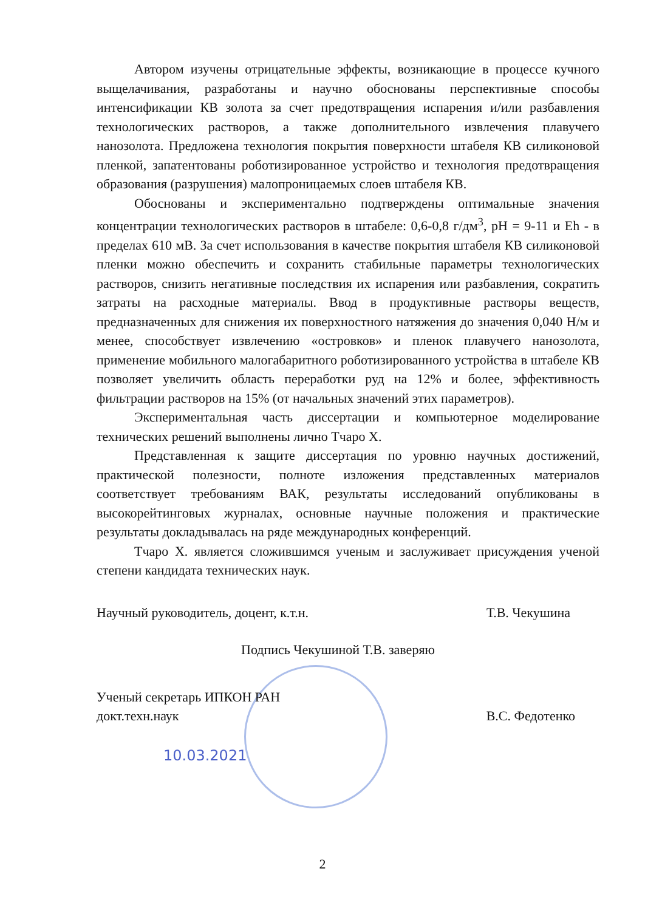Автором изучены отрицательные эффекты, возникающие в процессе кучного выщелачивания, разработаны и научно обоснованы перспективные способы интенсификации КВ золота за счет предотвращения испарения и/или разбавления технологических растворов, а также дополнительного извлечения плавучего нанозолота. Предложена технология покрытия поверхности штабеля КВ силиконовой пленкой, запатентованы роботизированное устройство и технология предотвращения образования (разрушения) малопроницаемых слоев штабеля КВ.
Обоснованы и экспериментально подтверждены оптимальные значения концентрации технологических растворов в штабеле: 0,6-0,8 г/дм<sup>3</sup>, pH = 9-11 и Eh - в пределах 610 мВ. За счет использования в качестве покрытия штабеля КВ силиконовой пленки можно обеспечить и сохранить стабильные параметры технологических растворов, снизить негативные последствия их испарения или разбавления, сократить затраты на расходные материалы. Ввод в продуктивные растворы веществ, предназначенных для снижения их поверхностного натяжения до значения 0,040 Н/м и менее, способствует извлечению «островков» и пленок плавучего нанозолота, применение мобильного малогабаритного роботизированного устройства в штабеле КВ позволяет увеличить область переработки руд на 12% и более, эффективность фильтрации растворов на 15% (от начальных значений этих параметров).
Экспериментальная часть диссертации и компьютерное моделирование технических решений выполнены лично Тчаро Х.
Представленная к защите диссертация по уровню научных достижений, практической полезности, полноте изложения представленных материалов соответствует требованиям ВАК, результаты исследований опубликованы в высокорейтинговых журналах, основные научные положения и практические результаты докладывалась на ряде международных конференций.
Тчаро Х. является сложившимся ученым и заслуживает присуждения ученой степени кандидата технических наук.
Научный руководитель, доцент, к.т.н. Т.В. Чекушина
Подпись Чекушиной Т.В. заверяю
Ученый секретарь ИПКОН РАН
докт.техн.наук В.С. Федотенко
10.03.2021
2